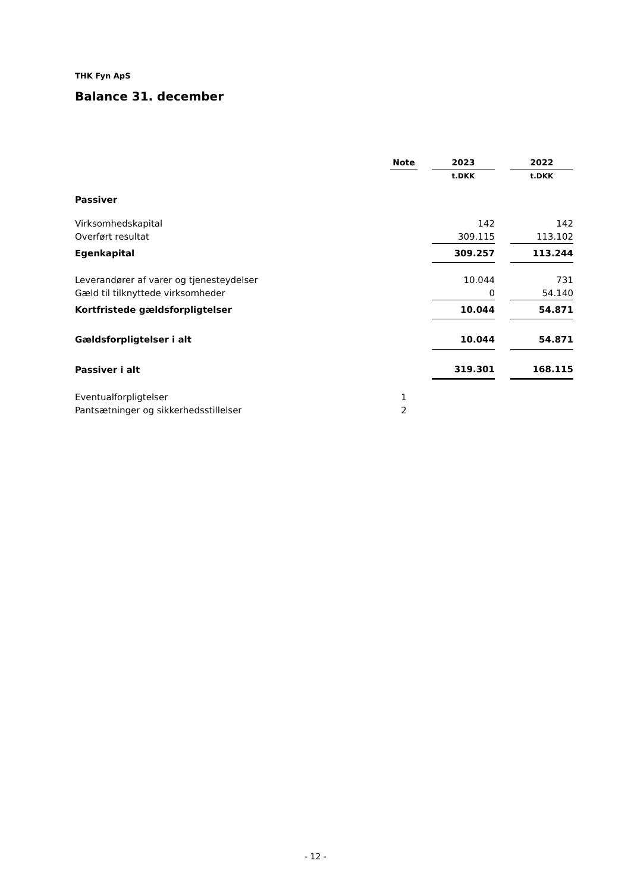THK Fyn ApS
Balance 31. december
| | Note | | 2023 | | 2022 |
| --- | --- | --- | --- | --- | --- |
| | | | t.DKK | | t.DKK |
| Passiver | | | | | |
| Virksomhedskapital | | | 142 | | 142 |
| Overført resultat | | | 309.115 | | 113.102 |
| Egenkapital | | | 309.257 | | 113.244 |
| Leverandører af varer og tjenesteydelser | | | 10.044 | | 731 |
| Gæld til tilknyttede virksomheder | | | 0 | | 54.140 |
| Kortfristede gældsforpligtelser | | | 10.044 | | 54.871 |
| Gældsforpligtelser i alt | | | 10.044 | | 54.871 |
| Passiver i alt | | | 319.301 | | 168.115 |
| Eventualforpligtelser | 1 | | | | |
| Pantsætninger og sikkerhedsstillelser | 2 | | | | |
- 12 -